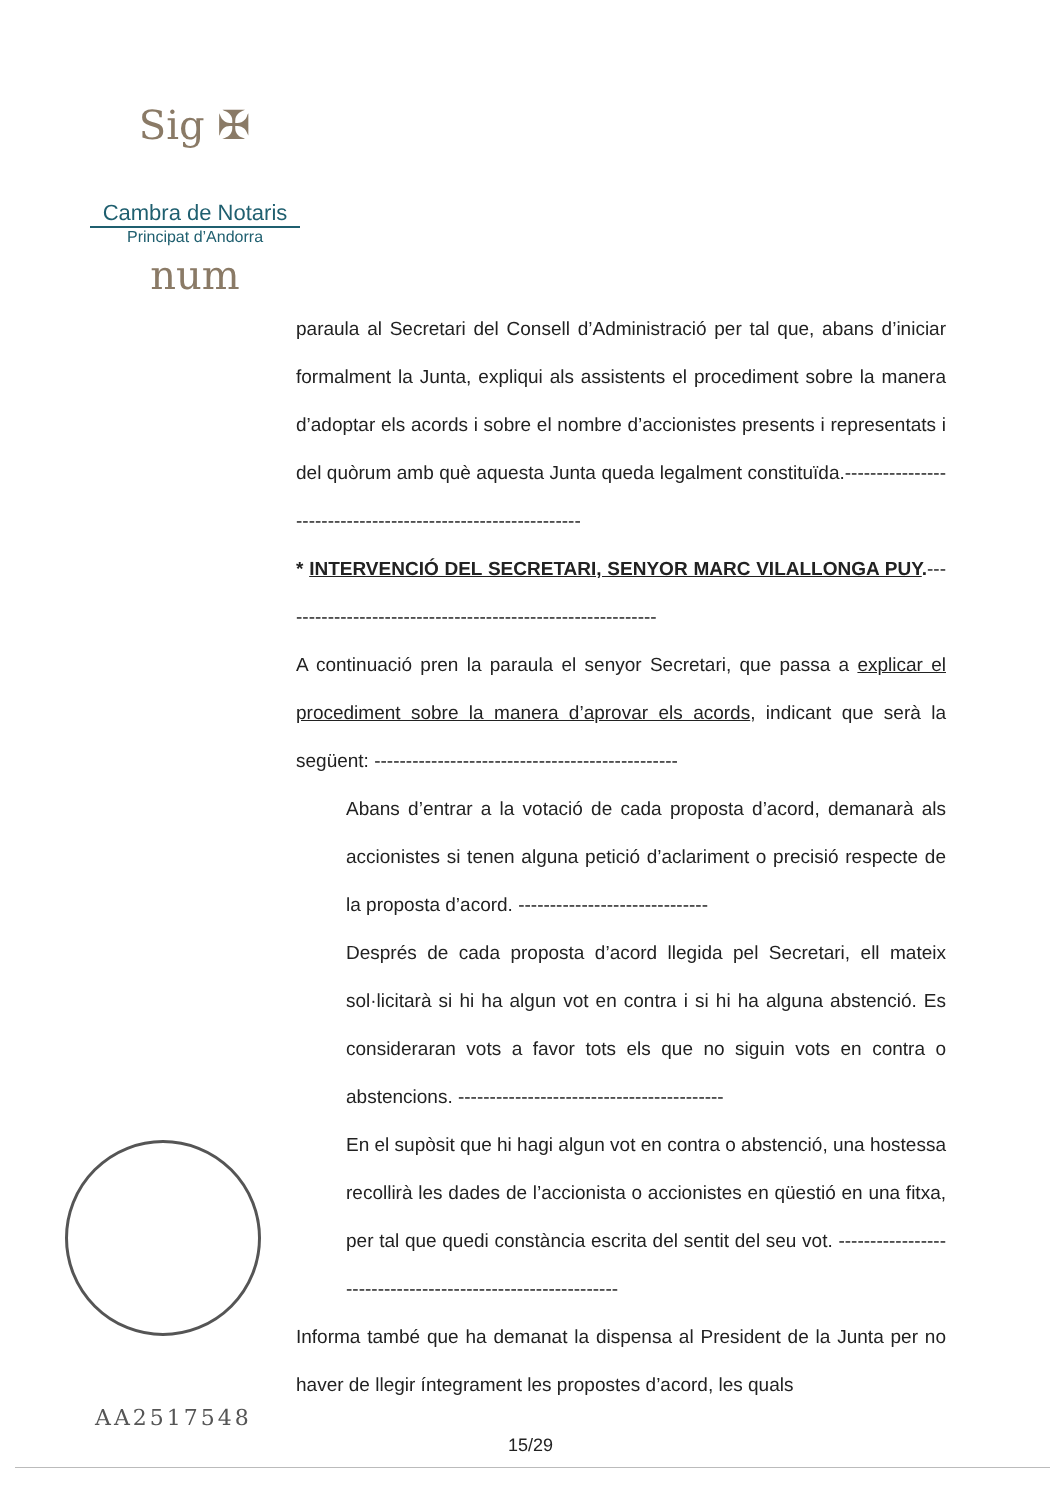Sig ✠ num
Cambra de Notaris
Principat d’Andorra
AA2517548
paraula al Secretari del Consell d’Administració per tal que, abans d’iniciar formalment la Junta, expliqui als assistents el procediment sobre la manera d’adoptar els acords i sobre el nombre d’accionistes presents i representats i del quòrum amb què aquesta Junta queda legalment constituïda.-------------------------------------------------------------
* INTERVENCIÓ DEL SECRETARI, SENYOR MARC VILALLONGA PUY.------------------------------------------------------------
A continuació pren la paraula el senyor Secretari, que passa a explicar el procediment sobre la manera d’aprovar els acords, indicant que serà la següent: ------------------------------------------------
Abans d’entrar a la votació de cada proposta d’acord, demanarà als accionistes si tenen alguna petició d’aclariment o precisió respecte de la proposta d’acord. ------------------------------
Després de cada proposta d’acord llegida pel Secretari, ell mateix sol·licitarà si hi ha algun vot en contra i si hi ha alguna abstenció. Es consideraran vots a favor tots els que no siguin vots en contra o abstencions. ------------------------------------------
En el supòsit que hi hagi algun vot en contra o abstenció, una hostessa recollirà les dades de l’accionista o accionistes en qüestió en una fitxa, per tal que quedi constància escrita del sentit del seu vot. ------------------------------------------------------------
Informa també que ha demanat la dispensa al President de la Junta per no haver de llegir íntegrament les propostes d’acord, les quals
15/29